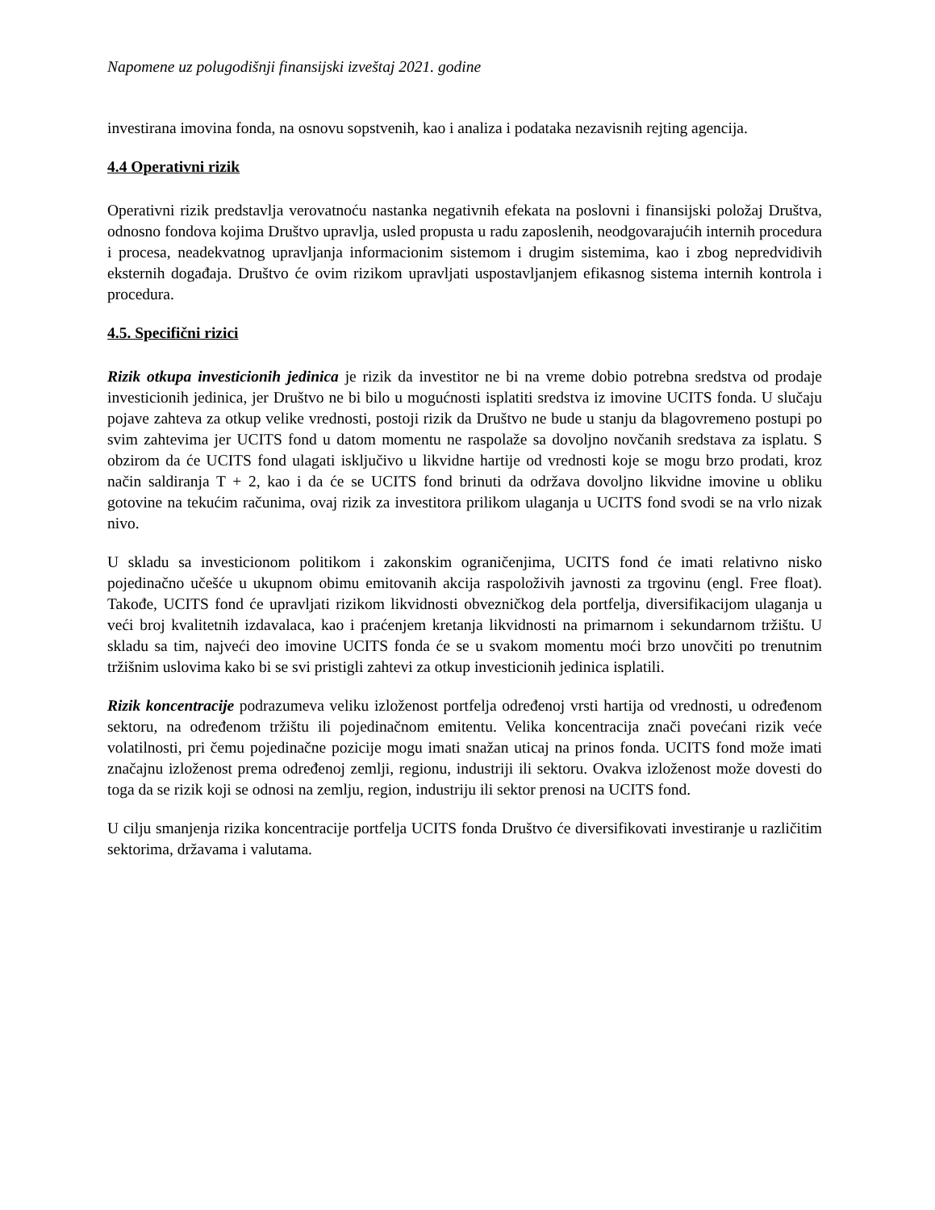Napomene uz polugodišnji finansijski izveštaj 2021. godine
investirana imovina fonda, na osnovu sopstvenih, kao i analiza i podataka nezavisnih rejting agencija.
4.4 Operativni rizik
Operativni rizik predstavlja verovatnoću nastanka negativnih efekata na poslovni i finansijski položaj Društva, odnosno fondova kojima Društvo upravlja, usled propusta u radu zaposlenih, neodgovarajućih internih procedura i procesa, neadekvatnog upravljanja informacionim sistemom i drugim sistemima, kao i zbog nepredvidivih eksternih događaja. Društvo će ovim rizikom upravljati uspostavljanjem efikasnog sistema internih kontrola i procedura.
4.5. Specifični rizici
Rizik otkupa investicionih jedinica je rizik da investitor ne bi na vreme dobio potrebna sredstva od prodaje investicionih jedinica, jer Društvo ne bi bilo u mogućnosti isplatiti sredstva iz imovine UCITS fonda. U slučaju pojave zahteva za otkup velike vrednosti, postoji rizik da Društvo ne bude u stanju da blagovremeno postupi po svim zahtevima jer UCITS fond u datom momentu ne raspolaže sa dovoljno novčanih sredstava za isplatu. S obzirom da će UCITS fond ulagati isključivo u likvidne hartije od vrednosti koje se mogu brzo prodati, kroz način saldiranja T + 2, kao i da će se UCITS fond brinuti da održava dovoljno likvidne imovine u obliku gotovine na tekućim računima, ovaj rizik za investitora prilikom ulaganja u UCITS fond svodi se na vrlo nizak nivo.
U skladu sa investicionom politikom i zakonskim ograničenjima, UCITS fond će imati relativno nisko pojedinačno učešće u ukupnom obimu emitovanih akcija raspoloživih javnosti za trgovinu (engl. Free float). Takođe, UCITS fond će upravljati rizikom likvidnosti obvezničkog dela portfelja, diversifikacijom ulaganja u veći broj kvalitetnih izdavalaca, kao i praćenjem kretanja likvidnosti na primarnom i sekundarnom tržištu. U skladu sa tim, najveći deo imovine UCITS fonda će se u svakom momentu moći brzo unovčiti po trenutnim tržišnim uslovima kako bi se svi pristigli zahtevi za otkup investicionih jedinica isplatili.
Rizik koncentracije podrazumeva veliku izloženost portfelja određenoj vrsti hartija od vrednosti, u određenom sektoru, na određenom tržištu ili pojedinačnom emitentu. Velika koncentracija znači povećani rizik veće volatilnosti, pri čemu pojedinačne pozicije mogu imati snažan uticaj na prinos fonda. UCITS fond može imati značajnu izloženost prema određenoj zemlji, regionu, industriji ili sektoru. Ovakva izloženost može dovesti do toga da se rizik koji se odnosi na zemlju, region, industriju ili sektor prenosi na UCITS fond.
U cilju smanjenja rizika koncentracije portfelja UCITS fonda Društvo će diversifikovati investiranje u različitim sektorima, državama i valutama.